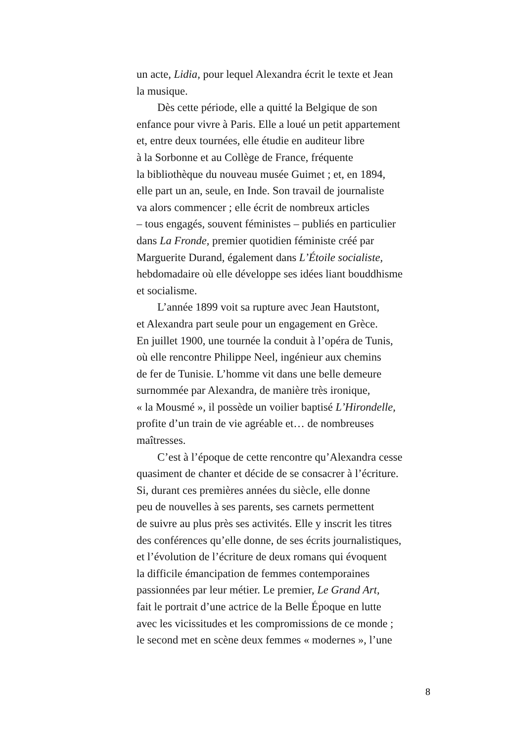un acte, Lidia, pour lequel Alexandra écrit le texte et Jean
la musique.
Dès cette période, elle a quitté la Belgique de son
enfance pour vivre à Paris. Elle a loué un petit appartement
et, entre deux tournées, elle étudie en auditeur libre
à la Sorbonne et au Collège de France, fréquente
la bibliothèque du nouveau musée Guimet ; et, en 1894,
elle part un an, seule, en Inde. Son travail de journaliste
va alors commencer ; elle écrit de nombreux articles
– tous engagés, souvent féministes – publiés en particulier
dans La Fronde, premier quotidien féministe créé par
Marguerite Durand, également dans L’Étoile socialiste,
hebdomadaire où elle développe ses idées liant bouddhisme
et socialisme.
L’année 1899 voit sa rupture avec Jean Hautstont,
et Alexandra part seule pour un engagement en Grèce.
En juillet 1900, une tournée la conduit à l’opéra de Tunis,
où elle rencontre Philippe Neel, ingénieur aux chemins
de fer de Tunisie. L’homme vit dans une belle demeure
surnommée par Alexandra, de manière très ironique,
« la Mousmé », il possède un voilier baptisé L’Hirondelle,
profite d’un train de vie agréable et… de nombreuses
maîtresses.
C’est à l’époque de cette rencontre qu’Alexandra cesse
quasiment de chanter et décide de se consacrer à l’écriture.
Si, durant ces premières années du siècle, elle donne
peu de nouvelles à ses parents, ses carnets permettent
de suivre au plus près ses activités. Elle y inscrit les titres
des conférences qu’elle donne, de ses écrits journalistiques,
et l’évolution de l’écriture de deux romans qui évoquent
la difficile émancipation de femmes contemporaines
passionnées par leur métier. Le premier, Le Grand Art,
fait le portrait d’une actrice de la Belle Époque en lutte
avec les vicissitudes et les compromissions de ce monde ;
le second met en scène deux femmes « modernes », l’une
8